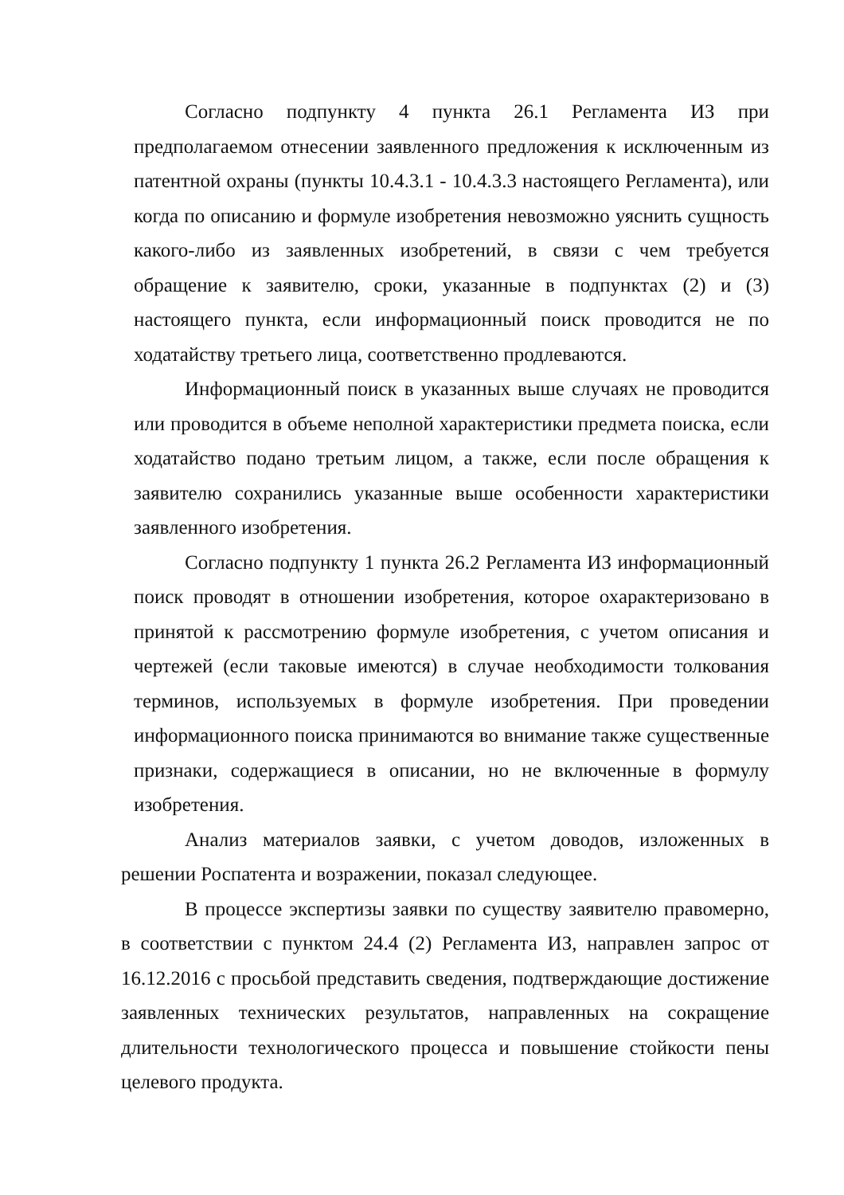Согласно подпункту 4 пункта 26.1 Регламента ИЗ при предполагаемом отнесении заявленного предложения к исключенным из патентной охраны (пункты 10.4.3.1 - 10.4.3.3 настоящего Регламента), или когда по описанию и формуле изобретения невозможно уяснить сущность какого-либо из заявленных изобретений, в связи с чем требуется обращение к заявителю, сроки, указанные в подпунктах (2) и (3) настоящего пункта, если информационный поиск проводится не по ходатайству третьего лица, соответственно продлеваются.
Информационный поиск в указанных выше случаях не проводится или проводится в объеме неполной характеристики предмета поиска, если ходатайство подано третьим лицом, а также, если после обращения к заявителю сохранились указанные выше особенности характеристики заявленного изобретения.
Согласно подпункту 1 пункта 26.2 Регламента ИЗ информационный поиск проводят в отношении изобретения, которое охарактеризовано в принятой к рассмотрению формуле изобретения, с учетом описания и чертежей (если таковые имеются) в случае необходимости толкования терминов, используемых в формуле изобретения. При проведении информационного поиска принимаются во внимание также существенные признаки, содержащиеся в описании, но не включенные в формулу изобретения.
Анализ материалов заявки, с учетом доводов, изложенных в решении Роспатента и возражении, показал следующее.
В процессе экспертизы заявки по существу заявителю правомерно, в соответствии с пунктом 24.4 (2) Регламента ИЗ, направлен запрос от 16.12.2016 с просьбой представить сведения, подтверждающие достижение заявленных технических результатов, направленных на сокращение длительности технологического процесса и повышение стойкости пены целевого продукта.